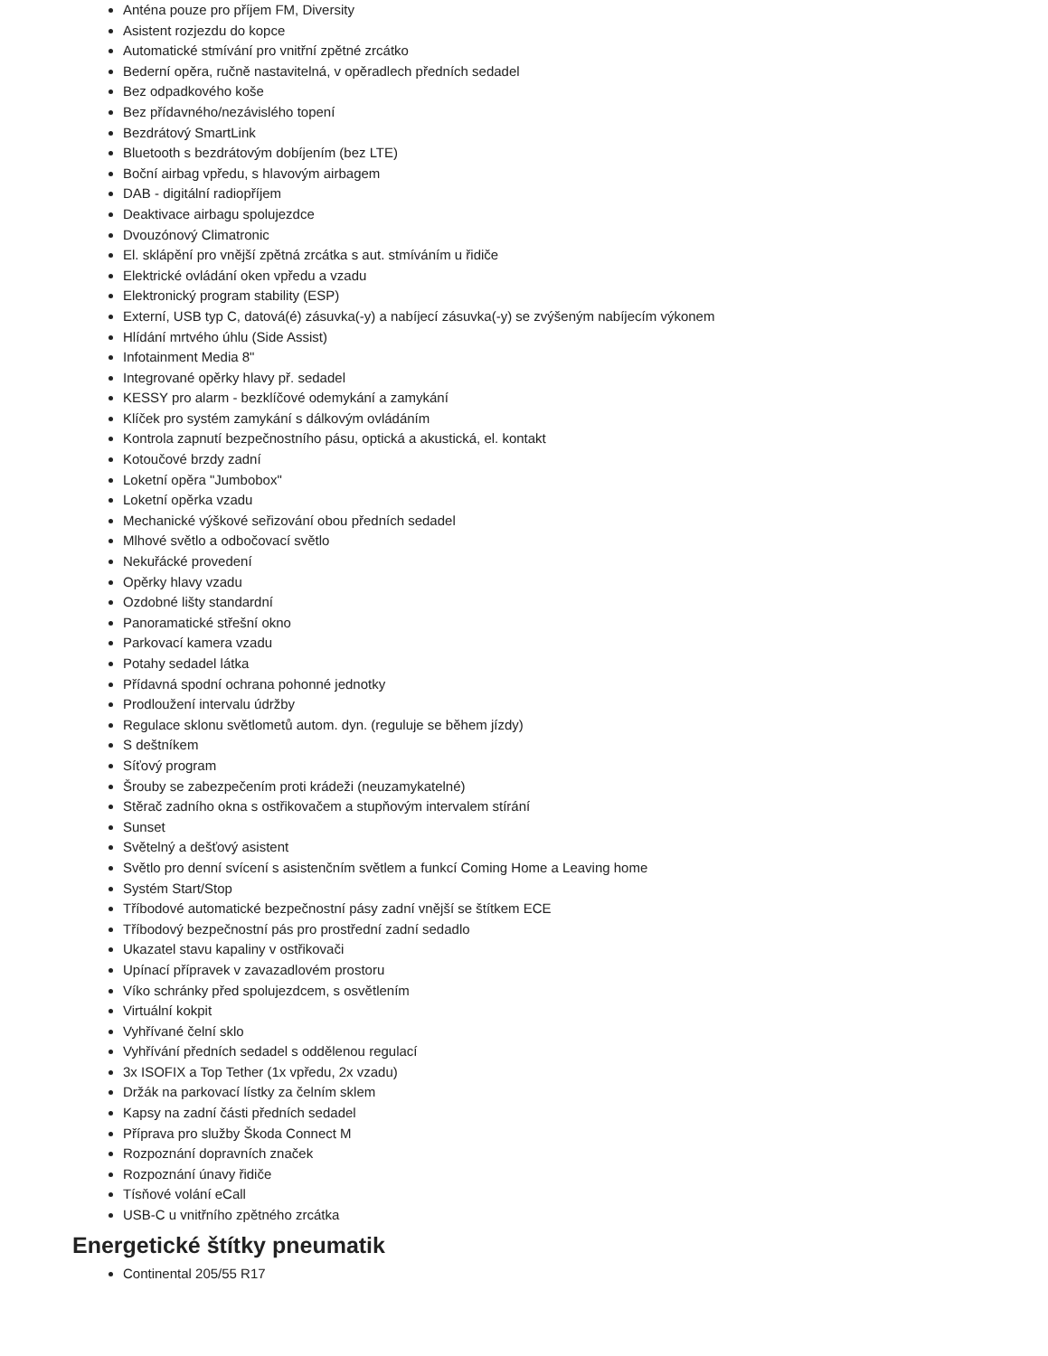Anténa pouze pro příjem FM, Diversity
Asistent rozjezdu do kopce
Automatické stmívání pro vnitřní zpětné zrcátko
Bederní opěra, ručně nastavitelná, v opěradlech předních sedadel
Bez odpadkového koše
Bez přídavného/nezávislého topení
Bezdrátový SmartLink
Bluetooth s bezdrátovým dobíjením (bez LTE)
Boční airbag vpředu, s hlavovým airbagem
DAB - digitální radiopříjem
Deaktivace airbagu spolujezdce
Dvouzónový Climatronic
El. sklápění pro vnější zpětná zrcátka s aut. stmíváním u řidiče
Elektrické ovládání oken vpředu a vzadu
Elektronický program stability (ESP)
Externí, USB typ C, datová(é) zásuvka(-y) a nabíjecí zásuvka(-y) se zvýšeným nabíjecím výkonem
Hlídání mrtvého úhlu (Side Assist)
Infotainment Media 8"
Integrované opěrky hlavy př. sedadel
KESSY pro alarm - bezklíčové odemykání a zamykání
Klíček pro systém zamykání s dálkovým ovládáním
Kontrola zapnutí bezpečnostního pásu, optická a akustická, el. kontakt
Kotoučové brzdy zadní
Loketní opěra "Jumbobox"
Loketní opěrka vzadu
Mechanické výškové seřizování obou předních sedadel
Mlhové světlo a odbočovací světlo
Nekuřácké provedení
Opěrky hlavy vzadu
Ozdobné lišty standardní
Panoramatické střešní okno
Parkovací kamera vzadu
Potahy sedadel látka
Přídavná spodní ochrana pohonné jednotky
Prodloužení intervalu údržby
Regulace sklonu světlometů autom. dyn. (reguluje se během jízdy)
S deštníkem
Síťový program
Šrouby se zabezpečením proti krádeži (neuzamykatelné)
Stěrač zadního okna s ostřikovačem a stupňovým intervalem stírání
Sunset
Světelný a dešťový asistent
Světlo pro denní svícení s asistenčním světlem a funkcí Coming Home a Leaving home
Systém Start/Stop
Tříbodové automatické bezpečnostní pásy zadní vnější se štítkem ECE
Tříbodový bezpečnostní pás pro prostřední zadní sedadlo
Ukazatel stavu kapaliny v ostřikovači
Upínací přípravek v zavazadlovém prostoru
Víko schránky před spolujezdcem, s osvětlením
Virtuální kokpit
Vyhřívané čelní sklo
Vyhřívání předních sedadel s oddělenou regulací
3x ISOFIX a Top Tether (1x vpředu, 2x vzadu)
Držák na parkovací lístky za čelním sklem
Kapsy na zadní části předních sedadel
Příprava pro služby Škoda Connect M
Rozpoznání dopravních značek
Rozpoznání únavy řidiče
Tísňové volání eCall
USB-C u vnitřního zpětného zrcátka
Energetické štítky pneumatik
Continental 205/55 R17